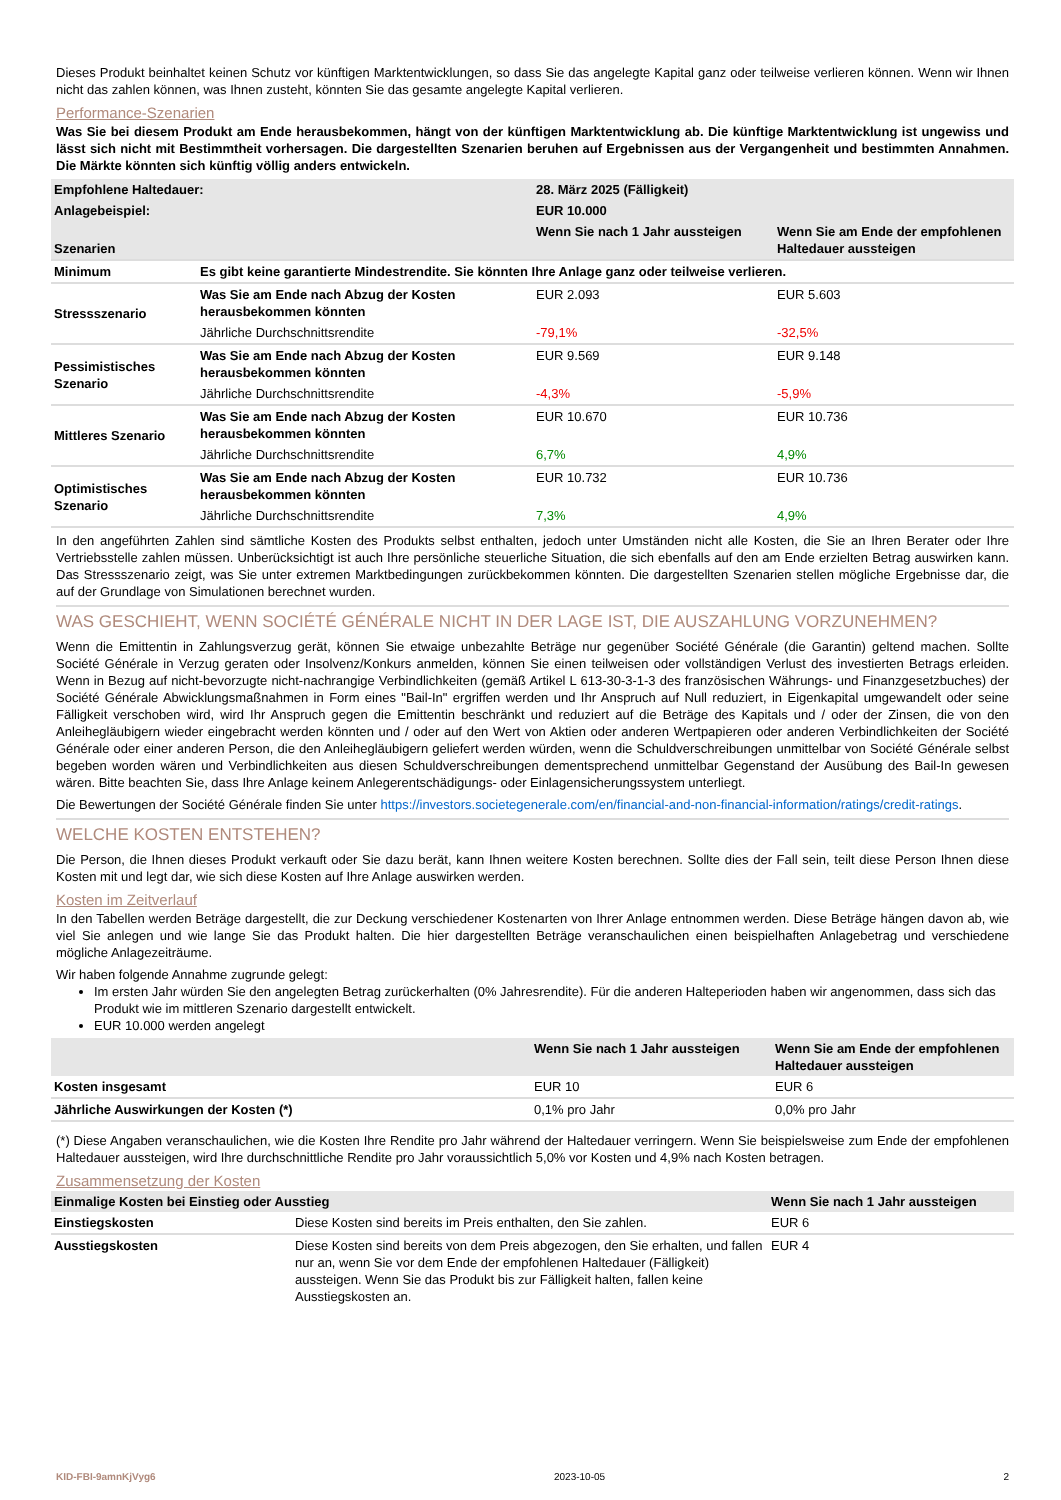Dieses Produkt beinhaltet keinen Schutz vor künftigen Marktentwicklungen, so dass Sie das angelegte Kapital ganz oder teilweise verlieren können. Wenn wir Ihnen nicht das zahlen können, was Ihnen zusteht, könnten Sie das gesamte angelegte Kapital verlieren.
Performance-Szenarien
Was Sie bei diesem Produkt am Ende herausbekommen, hängt von der künftigen Marktentwicklung ab. Die künftige Marktentwicklung ist ungewiss und lässt sich nicht mit Bestimmtheit vorhersagen. Die dargestellten Szenarien beruhen auf Ergebnissen aus der Vergangenheit und bestimmten Annahmen. Die Märkte könnten sich künftig völlig anders entwickeln.
| Empfohlene Haltedauer: | | 28. März 2025 (Fälligkeit) | |
| --- | --- | --- | --- |
| Anlagebeispiel: | | EUR 10.000 | |
| Szenarien | | Wenn Sie nach 1 Jahr aussteigen | Wenn Sie am Ende der empfohlenen Haltedauer aussteigen |
| Minimum | Es gibt keine garantierte Mindestrendite. Sie könnten Ihre Anlage ganz oder teilweise verlieren. | | |
| Stressszenario | Was Sie am Ende nach Abzug der Kosten herausbekommen könnten | EUR 2.093 | EUR 5.603 |
| | Jährliche Durchschnittsrendite | -79,1% | -32,5% |
| Pessimistisches Szenario | Was Sie am Ende nach Abzug der Kosten herausbekommen könnten | EUR 9.569 | EUR 9.148 |
| | Jährliche Durchschnittsrendite | -4,3% | -5,9% |
| Mittleres Szenario | Was Sie am Ende nach Abzug der Kosten herausbekommen könnten | EUR 10.670 | EUR 10.736 |
| | Jährliche Durchschnittsrendite | 6,7% | 4,9% |
| Optimistisches Szenario | Was Sie am Ende nach Abzug der Kosten herausbekommen könnten | EUR 10.732 | EUR 10.736 |
| | Jährliche Durchschnittsrendite | 7,3% | 4,9% |
In den angeführten Zahlen sind sämtliche Kosten des Produkts selbst enthalten, jedoch unter Umständen nicht alle Kosten, die Sie an Ihren Berater oder Ihre Vertriebsstelle zahlen müssen. Unberücksichtigt ist auch Ihre persönliche steuerliche Situation, die sich ebenfalls auf den am Ende erzielten Betrag auswirken kann. Das Stressszenario zeigt, was Sie unter extremen Marktbedingungen zurückbekommen könnten. Die dargestellten Szenarien stellen mögliche Ergebnisse dar, die auf der Grundlage von Simulationen berechnet wurden.
WAS GESCHIEHT, WENN SOCIÉTÉ GÉNÉRALE NICHT IN DER LAGE IST, DIE AUSZAHLUNG VORZUNEHMEN?
Wenn die Emittentin in Zahlungsverzug gerät, können Sie etwaige unbezahlte Beträge nur gegenüber Société Générale (die Garantin) geltend machen. Sollte Société Générale in Verzug geraten oder Insolvenz/Konkurs anmelden, können Sie einen teilweisen oder vollständigen Verlust des investierten Betrags erleiden. Wenn in Bezug auf nicht-bevorzugte nicht-nachrangige Verbindlichkeiten (gemäß Artikel L 613-30-3-1-3 des französischen Währungs- und Finanzgesetzbuches) der Société Générale Abwicklungsmaßnahmen in Form eines "Bail-In" ergriffen werden und Ihr Anspruch auf Null reduziert, in Eigenkapital umgewandelt oder seine Fälligkeit verschoben wird, wird Ihr Anspruch gegen die Emittentin beschränkt und reduziert auf die Beträge des Kapitals und / oder der Zinsen, die von den Anleihegläubigern wieder eingebracht werden könnten und / oder auf den Wert von Aktien oder anderen Wertpapieren oder anderen Verbindlichkeiten der Société Générale oder einer anderen Person, die den Anleihegläubigern geliefert werden würden, wenn die Schuldverschreibungen unmittelbar von Société Générale selbst begeben worden wären und Verbindlichkeiten aus diesen Schuldverschreibungen dementsprechend unmittelbar Gegenstand der Ausübung des Bail-In gewesen wären. Bitte beachten Sie, dass Ihre Anlage keinem Anlegerentschädigungs- oder Einlagensicherungssystem unterliegt.
Die Bewertungen der Société Générale finden Sie unter https://investors.societegenerale.com/en/financial-and-non-financial-information/ratings/credit-ratings.
WELCHE KOSTEN ENTSTEHEN?
Die Person, die Ihnen dieses Produkt verkauft oder Sie dazu berät, kann Ihnen weitere Kosten berechnen. Sollte dies der Fall sein, teilt diese Person Ihnen diese Kosten mit und legt dar, wie sich diese Kosten auf Ihre Anlage auswirken werden.
Kosten im Zeitverlauf
In den Tabellen werden Beträge dargestellt, die zur Deckung verschiedener Kostenarten von Ihrer Anlage entnommen werden. Diese Beträge hängen davon ab, wie viel Sie anlegen und wie lange Sie das Produkt halten. Die hier dargestellten Beträge veranschaulichen einen beispielhaften Anlagebetrag und verschiedene mögliche Anlagezeiträume.
Wir haben folgende Annahme zugrunde gelegt:
Im ersten Jahr würden Sie den angelegten Betrag zurückerhalten (0% Jahresrendite). Für die anderen Halteperioden haben wir angenommen, dass sich das Produkt wie im mittleren Szenario dargestellt entwickelt.
EUR 10.000 werden angelegt
| | Wenn Sie nach 1 Jahr aussteigen | Wenn Sie am Ende der empfohlenen Haltedauer aussteigen |
| --- | --- | --- |
| Kosten insgesamt | EUR 10 | EUR 6 |
| Jährliche Auswirkungen der Kosten (*) | 0,1% pro Jahr | 0,0% pro Jahr |
(*) Diese Angaben veranschaulichen, wie die Kosten Ihre Rendite pro Jahr während der Haltedauer verringern. Wenn Sie beispielsweise zum Ende der empfohlenen Haltedauer aussteigen, wird Ihre durchschnittliche Rendite pro Jahr voraussichtlich 5,0% vor Kosten und 4,9% nach Kosten betragen.
Zusammensetzung der Kosten
| Einmalige Kosten bei Einstieg oder Ausstieg | | Wenn Sie nach 1 Jahr aussteigen |
| --- | --- | --- |
| Einstiegskosten | Diese Kosten sind bereits im Preis enthalten, den Sie zahlen. | EUR 6 |
| Ausstiegskosten | Diese Kosten sind bereits von dem Preis abgezogen, den Sie erhalten, und fallen nur an, wenn Sie vor dem Ende der empfohlenen Haltedauer (Fälligkeit) aussteigen. Wenn Sie das Produkt bis zur Fälligkeit halten, fallen keine Ausstiegskosten an. | EUR 4 |
KID-FBI-9amnKjVyg6 2023-10-05 2